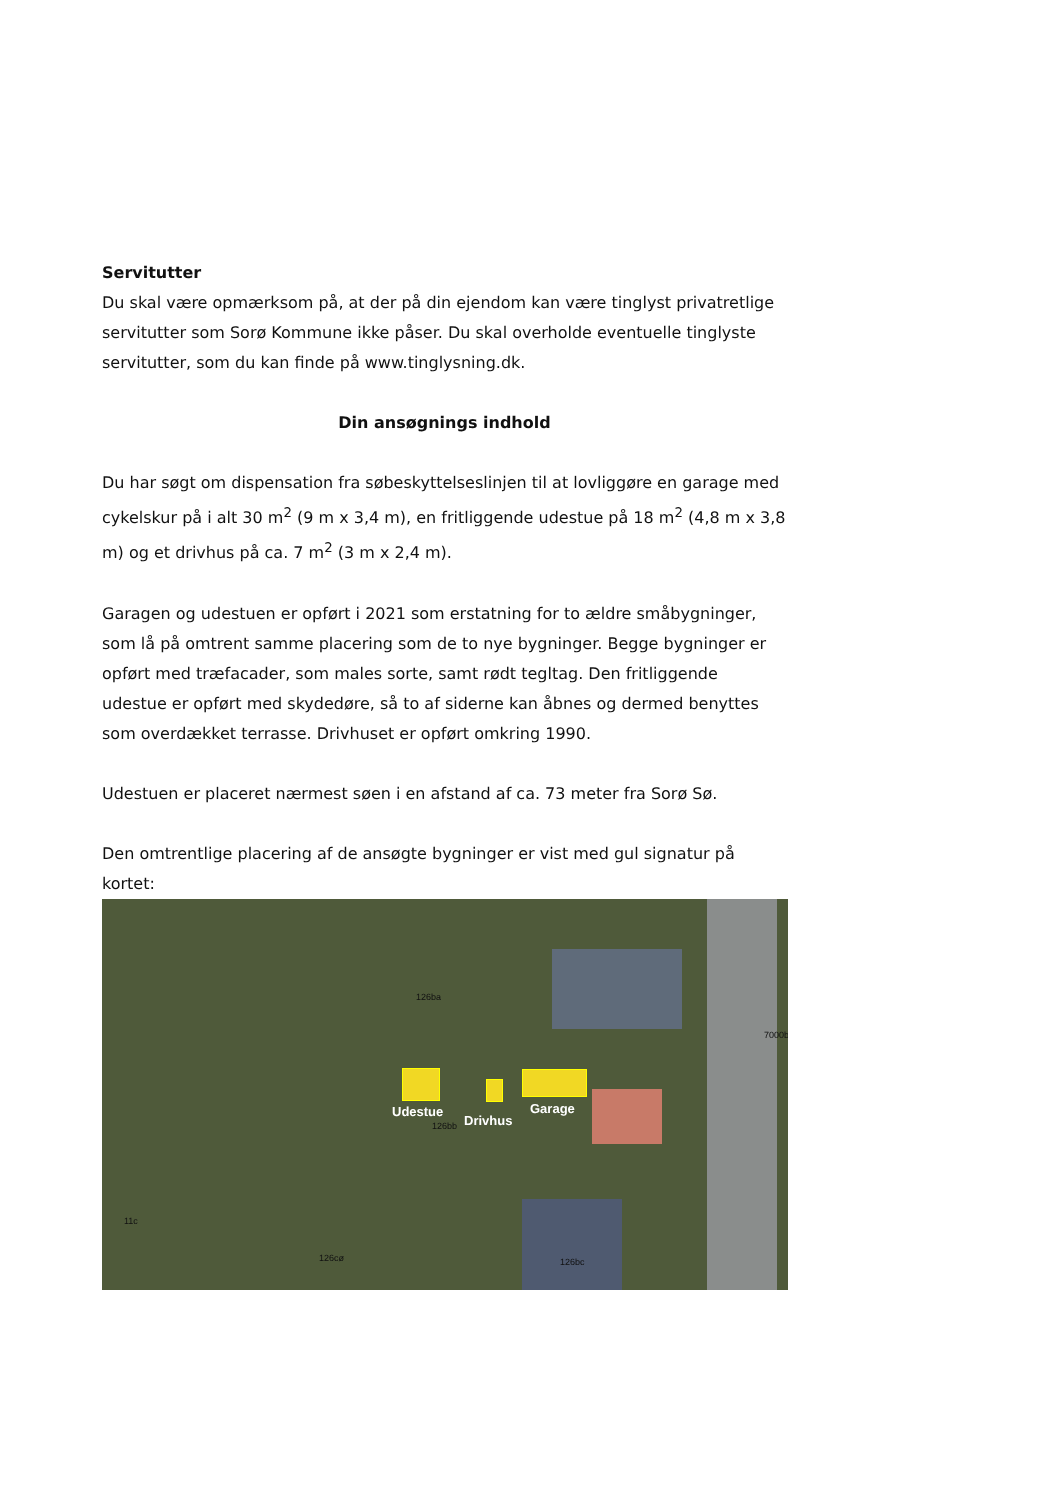Servitutter
Du skal være opmærksom på, at der på din ejendom kan være tinglyst privatretlige servitutter som Sorø Kommune ikke påser. Du skal overholde eventuelle tinglyste servitutter, som du kan finde på www.tinglysning.dk.
Din ansøgnings indhold
Du har søgt om dispensation fra søbeskyttelseslinjen til at lovliggøre en garage med cykelskur på i alt 30 m<sup>2</sup> (9 m x 3,4 m), en fritliggende udestue på 18 m<sup>2</sup> (4,8 m x 3,8 m) og et drivhus på ca. 7 m<sup>2</sup> (3 m x 2,4 m).
Garagen og udestuen er opført i 2021 som erstatning for to ældre småbygninger, som lå på omtrent samme placering som de to nye bygninger. Begge bygninger er opført med træfacader, som males sorte, samt rødt tegltag. Den fritliggende udestue er opført med skydedøre, så to af siderne kan åbnes og dermed benyttes som overdækket terrasse. Drivhuset er opført omkring 1990.
Udestuen er placeret nærmest søen i en afstand af ca. 73 meter fra Sorø Sø.
Den omtrentlige placering af de ansøgte bygninger er vist med gul signatur på kortet:
126ba
7000b
Udestue
Drivhus
Garage
126bb
11c
126cø 126bc